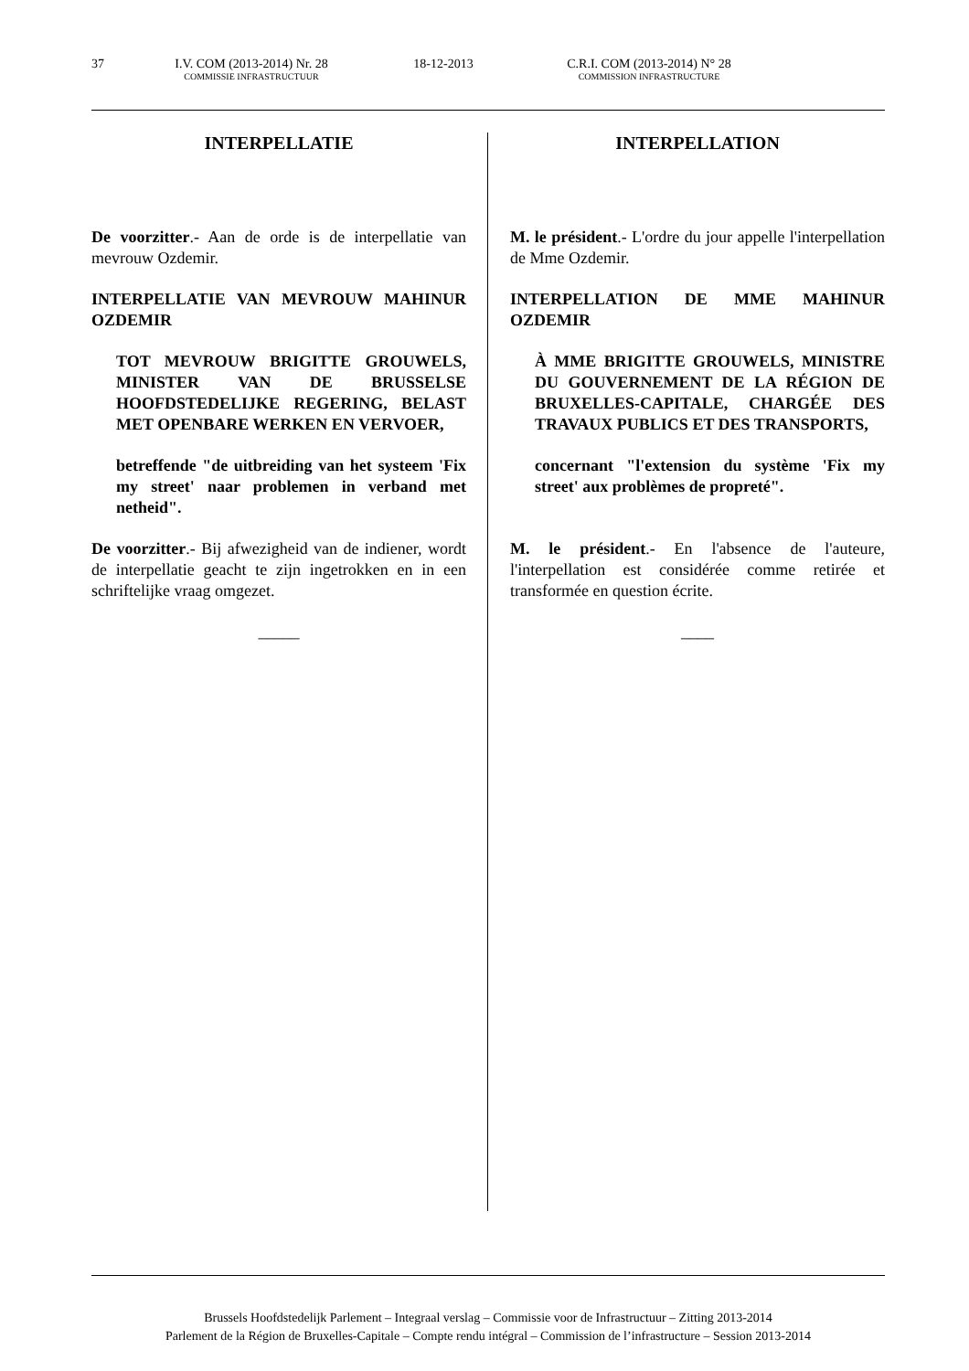37 I.V. COM (2013-2014) Nr. 28
COMMISSIE INFRASTRUCTUUR
18-12-2013 C.R.I. COM (2013-2014) N° 28
COMMISSION INFRASTRUCTURE
INTERPELLATIE
De voorzitter.- Aan de orde is de interpellatie van mevrouw Ozdemir.
INTERPELLATIE VAN MEVROUW MAHINUR OZDEMIR
TOT MEVROUW BRIGITTE GROUWELS, MINISTER VAN DE BRUSSELSE HOOFDSTEDELIJKE REGERING, BELAST MET OPENBARE WERKEN EN VERVOER,
betreffende "de uitbreiding van het systeem 'Fix my street' naar problemen in verband met netheid".
De voorzitter.- Bij afwezigheid van de indiener, wordt de interpellatie geacht te zijn ingetrokken en in een schriftelijke vraag omgezet.
_____
INTERPELLATION
M. le président.- L'ordre du jour appelle l'interpellation de Mme Ozdemir.
INTERPELLATION DE MME MAHINUR OZDEMIR
À MME BRIGITTE GROUWELS, MINISTRE DU GOUVERNEMENT DE LA RÉGION DE BRUXELLES-CAPITALE, CHARGÉE DES TRAVAUX PUBLICS ET DES TRANSPORTS,
concernant "l'extension du système 'Fix my street' aux problèmes de propreté".
M. le président.- En l'absence de l'auteure, l'interpellation est considérée comme retirée et transformée en question écrite.
____
Brussels Hoofdstedelijk Parlement – Integraal verslag – Commissie voor de Infrastructuur – Zitting 2013-2014
Parlement de la Région de Bruxelles-Capitale – Compte rendu intégral – Commission de l’infrastructure – Session 2013-2014